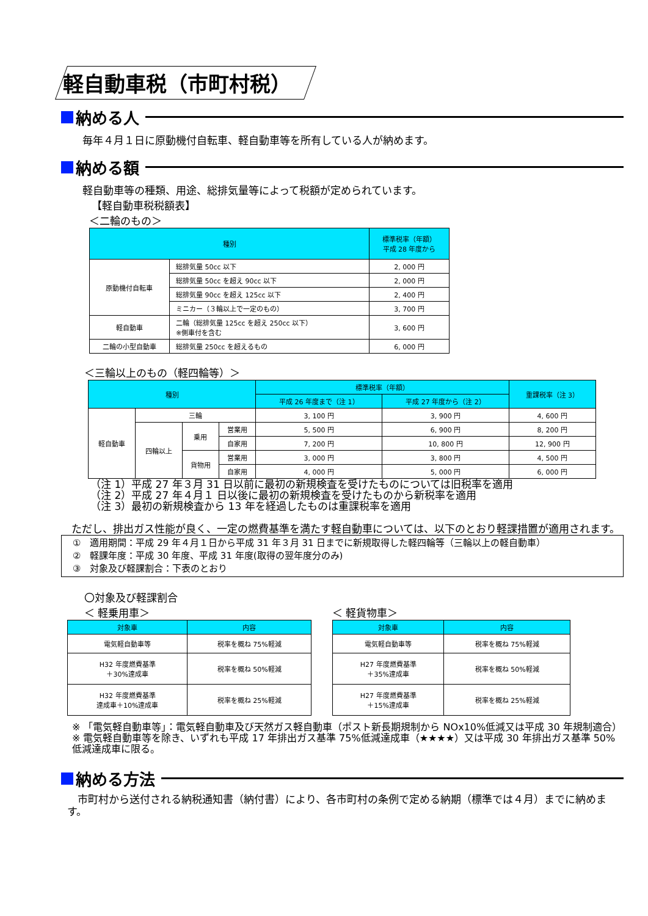軽自動車税（市町村税）
納める人
毎年４月１日に原動機付自転車、軽自動車等を所有している人が納めます。
納める額
軽自動車等の種類、用途、総排気量等によって税額が定められています。
【軽自動車税税額表】
＜二輪のもの＞
| 種別 | | 標準税率（年額） 平成 28 年度から |
| --- | --- | --- |
| 原動機付自転車 | 総排気量 50cc 以下 | 2, 000 円 |
| | 総排気量 50cc を超え 90cc 以下 | 2, 000 円 |
| | 総排気量 90cc を超え 125cc 以下 | 2, 400 円 |
| | ミニカー（３輪以上で一定のもの） | 3, 700 円 |
| 軽自動車 | 二輪（総排気量 125cc を超え 250cc 以下） ※側車付を含む | 3, 600 円 |
| 二輪の小型自動車 | 総排気量 250cc を超えるもの | 6, 000 円 |
＜三輪以上のもの（軽四輪等）＞
| 種別 | | | | 標準税率（年額） | | 重課税率（注 3） |
| --- | --- | --- | --- | --- | --- | --- |
| | | | | 平成 26 年度まで（注 1） | 平成 27 年度から（注 2） | |
| 軽自動車 | 三輪 | | | 3, 100 円 | 3, 900 円 | 4, 600 円 |
| | 四輪以上 | 乗用 | 営業用 | 5, 500 円 | 6, 900 円 | 8, 200 円 |
| | | | 自家用 | 7, 200 円 | 10, 800 円 | 12, 900 円 |
| | | 貨物用 | 営業用 | 3, 000 円 | 3, 800 円 | 4, 500 円 |
| | | | 自家用 | 4, 000 円 | 5, 000 円 | 6, 000 円 |
（注 1）平成 27 年３月 31 日以前に最初の新規検査を受けたものについては旧税率を適用
（注 2）平成 27 年４月１ 日以後に最初の新規検査を受けたものから新税率を適用
（注 3）最初の新規検査から 13 年を経過したものは重課税率を適用
　ただし、排出ガス性能が良く、一定の燃費基準を満たす軽自動車については、以下のとおり軽課措置が適用されます。
①　適用期間：平成 29 年４月１日から平成 31 年３月 31 日までに新規取得した軽四輪等（三輪以上の軽自動車）
②　軽課年度：平成 30 年度、平成 31 年度(取得の翌年度分のみ)
③　対象及び軽課割合：下表のとおり
〇対象及び軽課割合
＜ 軽乗用車＞
| 対象車 | 内容 |
| --- | --- |
| 電気軽自動車等 | 税率を概ね 75%軽減 |
| H32 年度燃費基準 ＋30%達成車 | 税率を概ね 50%軽減 |
| H32 年度燃費基準 達成車＋10%達成車 | 税率を概ね 25%軽減 |
＜ 軽貨物車＞
| 対象車 | 内容 |
| --- | --- |
| 電気軽自動車等 | 税率を概ね 75%軽減 |
| H27 年度燃費基準 ＋35%達成車 | 税率を概ね 50%軽減 |
| H27 年度燃費基準 ＋15%達成車 | 税率を概ね 25%軽減 |
※ 「電気軽自動車等」：電気軽自動車及び天然ガス軽自動車（ポスト新長期規制から NOx10%低減又は平成 30 年規制適合）
※ 電気軽自動車等を除き、いずれも平成 17 年排出ガス基準 75%低減達成車（★★★★）又は平成 30 年排出ガス基準 50%低減達成車に限る。
納める方法
　市町村から送付される納税通知書（納付書）により、各市町村の条例で定める納期（標準では４月）までに納めます。